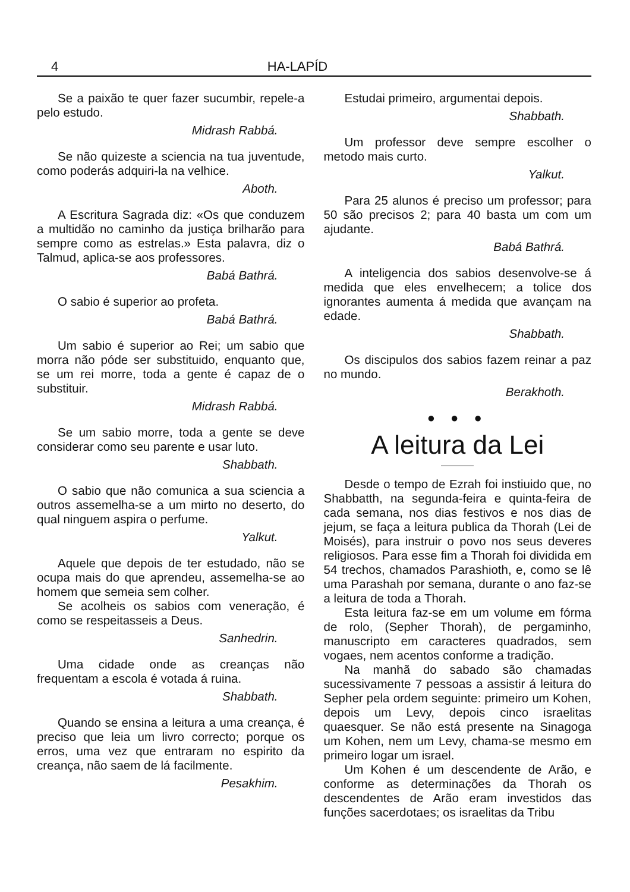4 HA-LAPÍD
Se a paixão te quer fazer sucumbir, repele-a pelo estudo.
Midrash Rabbá.
Se não quizeste a sciencia na tua juventude, como poderás adquiri-la na velhice.
Aboth.
A Escritura Sagrada diz: «Os que conduzem a multidão no caminho da justiça brilharão para sempre como as estrelas.» Esta palavra, diz o Talmud, aplica-se aos professores.
Babá Bathrá.
O sabio é superior ao profeta.
Babá Bathrá.
Um sabio é superior ao Rei; um sabio que morra não póde ser substituido, enquanto que, se um rei morre, toda a gente é capaz de o substituir.
Midrash Rabbá.
Se um sabio morre, toda a gente se deve considerar como seu parente e usar luto.
Shabbath.
O sabio que não comunica a sua sciencia a outros assemelha-se a um mirto no deserto, do qual ninguem aspira o perfume.
Yalkut.
Aquele que depois de ter estudado, não se ocupa mais do que aprendeu, assemelha-se ao homem que semeia sem colher.
Se acolheis os sabios com veneração, é como se respeitasseis a Deus.
Sanhedrin.
Uma cidade onde as creanças não frequentam a escola é votada á ruina.
Shabbath.
Quando se ensina a leitura a uma creança, é preciso que leia um livro correcto; porque os erros, uma vez que entraram no espirito da creança, não saem de lá facilmente.
Pesakhim.
Estudai primeiro, argumentai depois.
Shabbath.
Um professor deve sempre escolher o metodo mais curto.
Yalkut.
Para 25 alunos é preciso um professor; para 50 são precisos 2; para 40 basta um com um ajudante.
Babá Bathrá.
A inteligencia dos sabios desenvolve-se á medida que eles envelhecem; a tolice dos ignorantes aumenta á medida que avançam na edade.
Shabbath.
Os discipulos dos sabios fazem reinar a paz no mundo.
Berakhoth.
● ● ●
A leitura da Lei
Desde o tempo de Ezrah foi instiuido que, no Shabbatth, na segunda-feira e quinta-feira de cada semana, nos dias festivos e nos dias de jejum, se faça a leitura publica da Thorah (Lei de Moisés), para instruir o povo nos seus deveres religiosos. Para esse fim a Thorah foi dividida em 54 trechos, chamados Parashioth, e, como se lê uma Parashah por semana, durante o ano faz-se a leitura de toda a Thorah.
Esta leitura faz-se em um volume em fórma de rolo, (Sepher Thorah), de pergaminho, manuscripto em caracteres quadrados, sem vogaes, nem acentos conforme a tradição.
Na manhã do sabado são chamadas sucessivamente 7 pessoas a assistir á leitura do Sepher pela ordem seguinte: primeiro um Kohen, depois um Levy, depois cinco israelitas quaesquer. Se não está presente na Sinagoga um Kohen, nem um Levy, chama-se mesmo em primeiro logar um israel.
Um Kohen é um descendente de Arão, e conforme as determinações da Thorah os descendentes de Arão eram investidos das funções sacerdotaes; os israelitas da Tribu